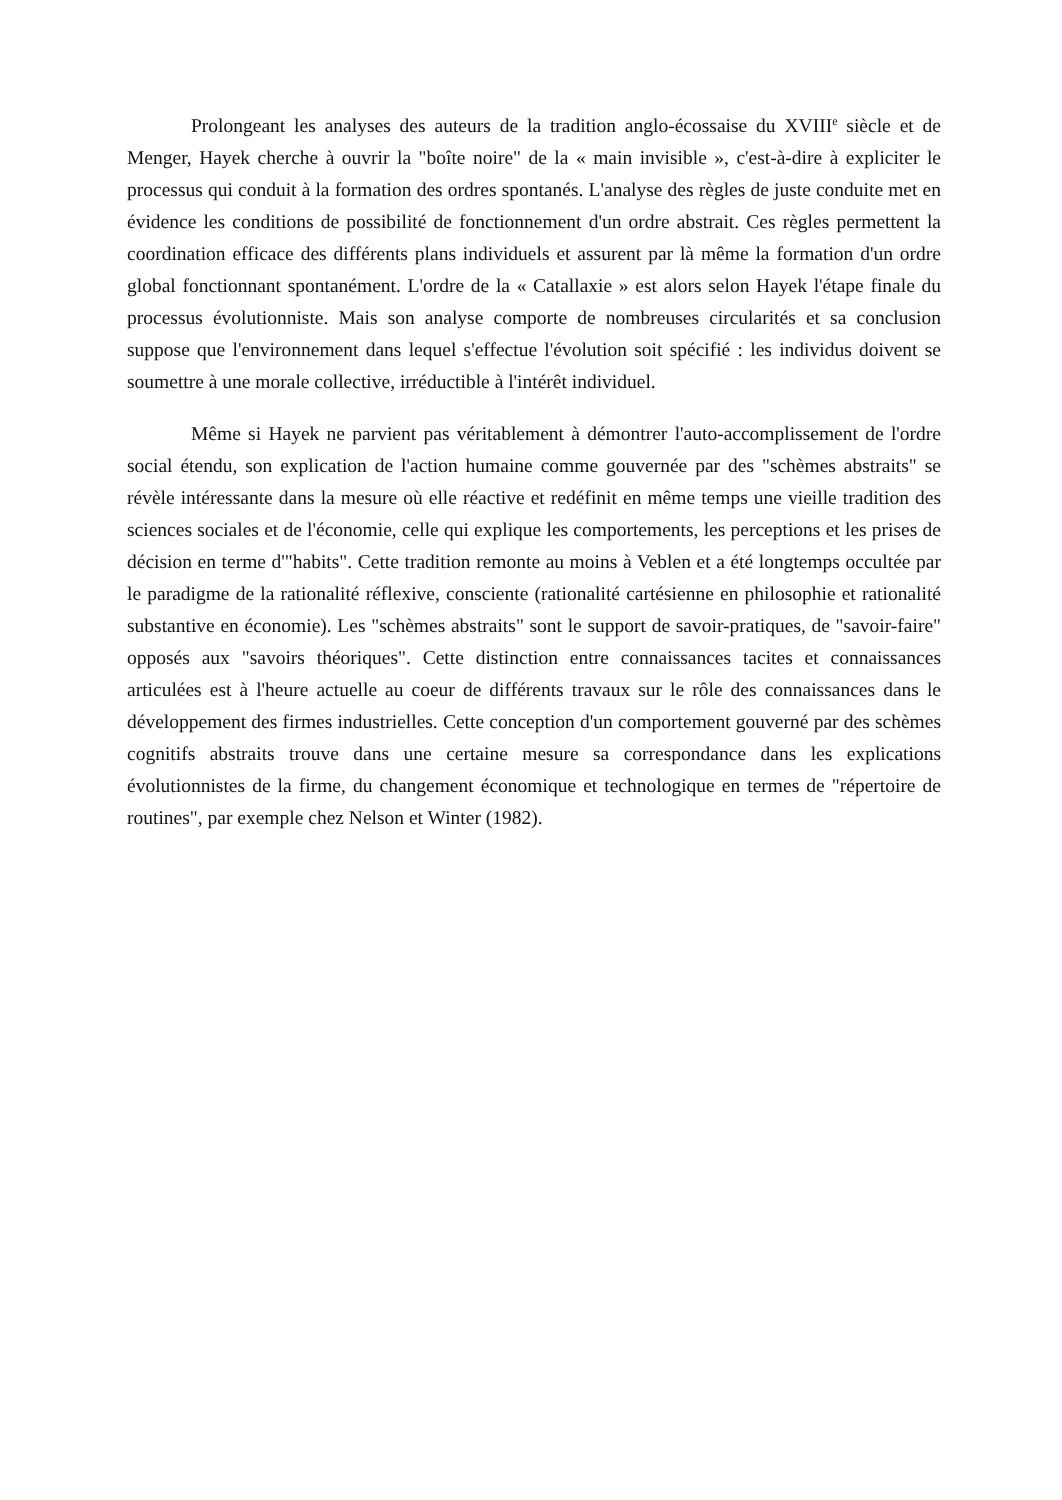Prolongeant les analyses des auteurs de la tradition anglo-écossaise du XVIII<sup>e</sup> siècle et de Menger, Hayek cherche à ouvrir la "boîte noire" de la « main invisible », c'est-à-dire à expliciter le processus qui conduit à la formation des ordres spontanés. L'analyse des règles de juste conduite met en évidence les conditions de possibilité de fonctionnement d'un ordre abstrait. Ces règles permettent la coordination efficace des différents plans individuels et assurent par là même la formation d'un ordre global fonctionnant spontanément. L'ordre de la « Catallaxie » est alors selon Hayek l'étape finale du processus évolutionniste. Mais son analyse comporte de nombreuses circularités et sa conclusion suppose que l'environnement dans lequel s'effectue l'évolution soit spécifié : les individus doivent se soumettre à une morale collective, irréductible à l'intérêt individuel.
Même si Hayek ne parvient pas véritablement à démontrer l'auto-accomplissement de l'ordre social étendu, son explication de l'action humaine comme gouvernée par des "schèmes abstraits" se révèle intéressante dans la mesure où elle réactive et redéfinit en même temps une vieille tradition des sciences sociales et de l'économie, celle qui explique les comportements, les perceptions et les prises de décision en terme d'"habits". Cette tradition remonte au moins à Veblen et a été longtemps occultée par le paradigme de la rationalité réflexive, consciente (rationalité cartésienne en philosophie et rationalité substantive en économie). Les "schèmes abstraits" sont le support de savoir-pratiques, de "savoir-faire" opposés aux "savoirs théoriques". Cette distinction entre connaissances tacites et connaissances articulées est à l'heure actuelle au coeur de différents travaux sur le rôle des connaissances dans le développement des firmes industrielles. Cette conception d'un comportement gouverné par des schèmes cognitifs abstraits trouve dans une certaine mesure sa correspondance dans les explications évolutionnistes de la firme, du changement économique et technologique en termes de "répertoire de routines", par exemple chez Nelson et Winter (1982).